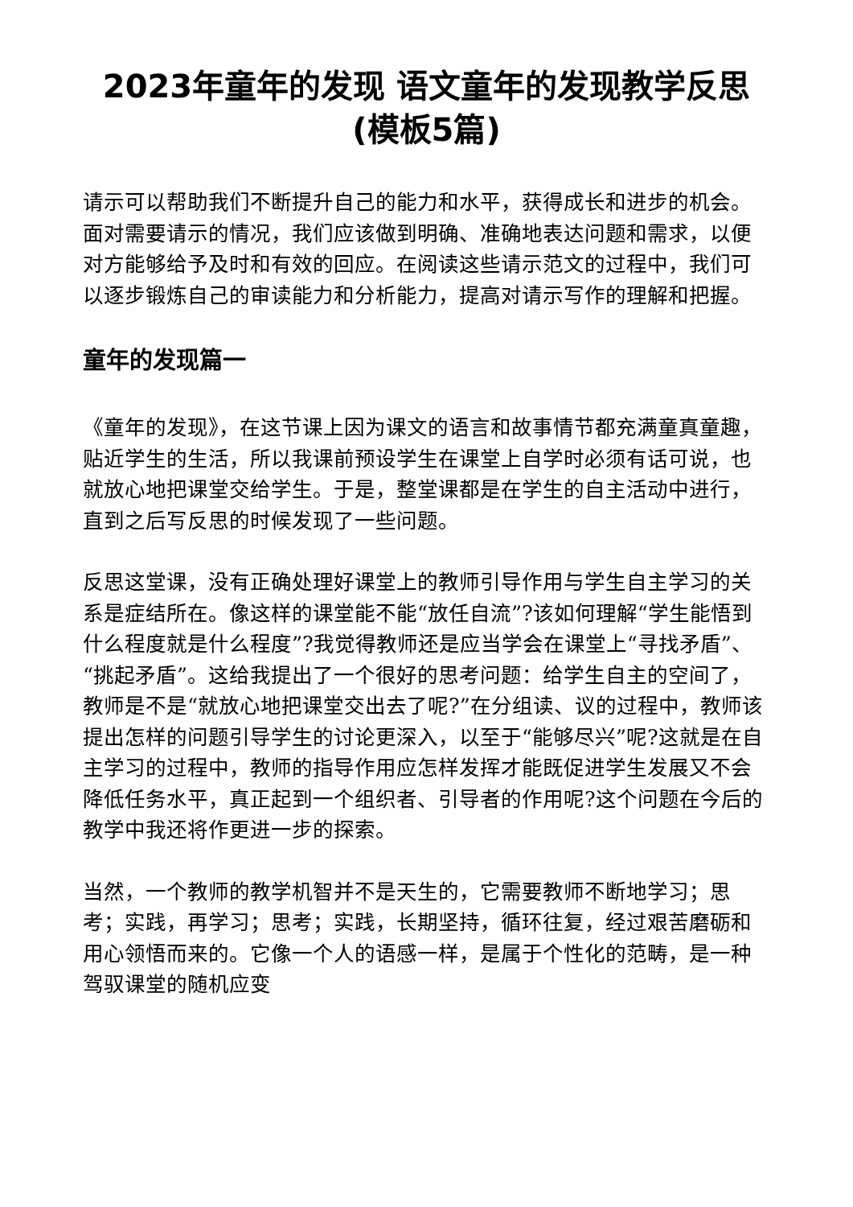2023年童年的发现 语文童年的发现教学反思(模板5篇)
请示可以帮助我们不断提升自己的能力和水平，获得成长和进步的机会。面对需要请示的情况，我们应该做到明确、准确地表达问题和需求，以便对方能够给予及时和有效的回应。在阅读这些请示范文的过程中，我们可以逐步锻炼自己的审读能力和分析能力，提高对请示写作的理解和把握。
童年的发现篇一
《童年的发现》，在这节课上因为课文的语言和故事情节都充满童真童趣，贴近学生的生活，所以我课前预设学生在课堂上自学时必须有话可说，也就放心地把课堂交给学生。于是，整堂课都是在学生的自主活动中进行，直到之后写反思的时候发现了一些问题。
反思这堂课，没有正确处理好课堂上的教师引导作用与学生自主学习的关系是症结所在。像这样的课堂能不能“放任自流”?该如何理解“学生能悟到什么程度就是什么程度”?我觉得教师还是应当学会在课堂上“寻找矛盾”、“挑起矛盾”。这给我提出了一个很好的思考问题：给学生自主的空间了，教师是不是“就放心地把课堂交出去了呢?”在分组读、议的过程中，教师该提出怎样的问题引导学生的讨论更深入，以至于“能够尽兴”呢?这就是在自主学习的过程中，教师的指导作用应怎样发挥才能既促进学生发展又不会降低任务水平，真正起到一个组织者、引导者的作用呢?这个问题在今后的教学中我还将作更进一步的探索。
当然，一个教师的教学机智并不是天生的，它需要教师不断地学习；思考；实践，再学习；思考；实践，长期坚持，循环往复，经过艰苦磨砺和用心领悟而来的。它像一个人的语感一样，是属于个性化的范畴，是一种驾驭课堂的随机应变